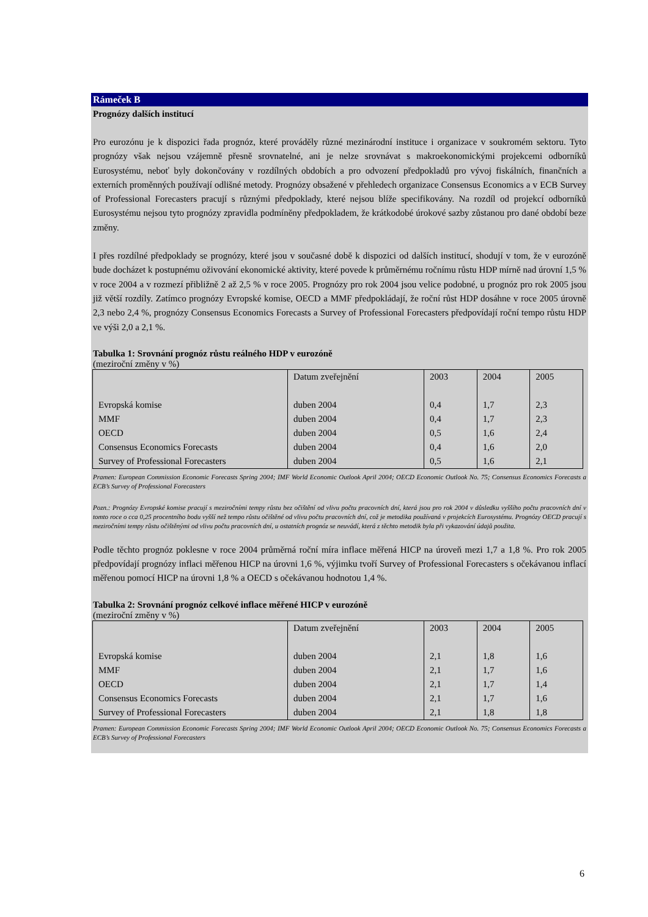Rámeček B
Prognózy dalších institucí
Pro eurozónu je k dispozici řada prognóz, které prováděly různé mezinárodní instituce i organizace v soukromém sektoru. Tyto prognózy však nejsou vzájemně přesně srovnatelné, ani je nelze srovnávat s makroekonomickými projekcemi odborníků Eurosystému, neboť byly dokončovány v rozdílných obdobích a pro odvození předpokladů pro vývoj fiskálních, finančních a externích proměnných používají odlišné metody. Prognózy obsažené v přehledech organizace Consensus Economics a v ECB Survey of Professional Forecasters pracují s různými předpoklady, které nejsou blíže specifikovány. Na rozdíl od projekcí odborníků Eurosystému nejsou tyto prognózy zpravidla podmíněny předpokladem, že krátkodobé úrokové sazby zůstanou pro dané období beze změny.
I přes rozdílné předpoklady se prognózy, které jsou v současné době k dispozici od dalších institucí, shodují v tom, že v eurozóně bude docházet k postupnému oživování ekonomické aktivity, které povede k průměrnému ročnímu růstu HDP mírně nad úrovní 1,5 % v roce 2004 a v rozmezí přibližně 2 až 2,5 % v roce 2005. Prognózy pro rok 2004 jsou velice podobné, u prognóz pro rok 2005 jsou již větší rozdíly. Zatímco prognózy Evropské komise, OECD a MMF předpokládají, že roční růst HDP dosáhne v roce 2005 úrovně 2,3 nebo 2,4 %, prognózy Consensus Economics Forecasts a Survey of Professional Forecasters předpovídají roční tempo růstu HDP ve výši 2,0 a 2,1 %.
Tabulka 1: Srovnání prognóz růstu reálného HDP v eurozóně
(meziroční změny v %)
| | Datum zveřejnění | 2003 | 2004 | 2005 |
| Evropská komise | duben 2004 | 0,4 | 1,7 | 2,3 |
| MMF | duben 2004 | 0,4 | 1,7 | 2,3 |
| OECD | duben 2004 | 0,5 | 1,6 | 2,4 |
| Consensus Economics Forecasts | duben 2004 | 0,4 | 1,6 | 2,0 |
| Survey of Professional Forecasters | duben 2004 | 0,5 | 1,6 | 2,1 |
Pramen: European Commission Economic Forecasts Spring 2004; IMF World Economic Outlook April 2004; OECD Economic Outlook No. 75; Consensus Economics Forecasts a ECB’s Survey of Professional Forecasters
Pozn.: Prognózy Evropské komise pracují s meziročními tempy růstu bez očištění od vlivu počtu pracovních dní, která jsou pro rok 2004 v důsledku vyššího počtu pracovních dní v tomto roce o cca 0,25 procentního bodu vyšší než tempo růstu očištěné od vlivu počtu pracovních dní, což je metodika používaná v projekcích Eurosystému. Prognózy OECD pracují s meziročními tempy růstu očištěnými od vlivu počtu pracovních dní, u ostatních prognóz se neuvádí, která z těchto metodik byla při vykazování údajů použita.
Podle těchto prognóz poklesne v roce 2004 průměrná roční míra inflace měřená HICP na úroveň mezi 1,7 a 1,8 %. Pro rok 2005 předpovídají prognózy inflaci měřenou HICP na úrovni 1,6 %, výjimku tvoří Survey of Professional Forecasters s očekávanou inflací měřenou pomocí HICP na úrovni 1,8 % a OECD s očekávanou hodnotou 1,4 %.
Tabulka 2: Srovnání prognóz celkové inflace měřené HICP v eurozóně
(meziroční změny v %)
| | Datum zveřejnění | 2003 | 2004 | 2005 |
| Evropská komise | duben 2004 | 2,1 | 1,8 | 1,6 |
| MMF | duben 2004 | 2,1 | 1,7 | 1,6 |
| OECD | duben 2004 | 2,1 | 1,7 | 1,4 |
| Consensus Economics Forecasts | duben 2004 | 2,1 | 1,7 | 1,6 |
| Survey of Professional Forecasters | duben 2004 | 2,1 | 1,8 | 1,8 |
Pramen: European Commission Economic Forecasts Spring 2004; IMF World Economic Outlook April 2004; OECD Economic Outlook No. 75; Consensus Economics Forecasts a ECB’s Survey of Professional Forecasters
6